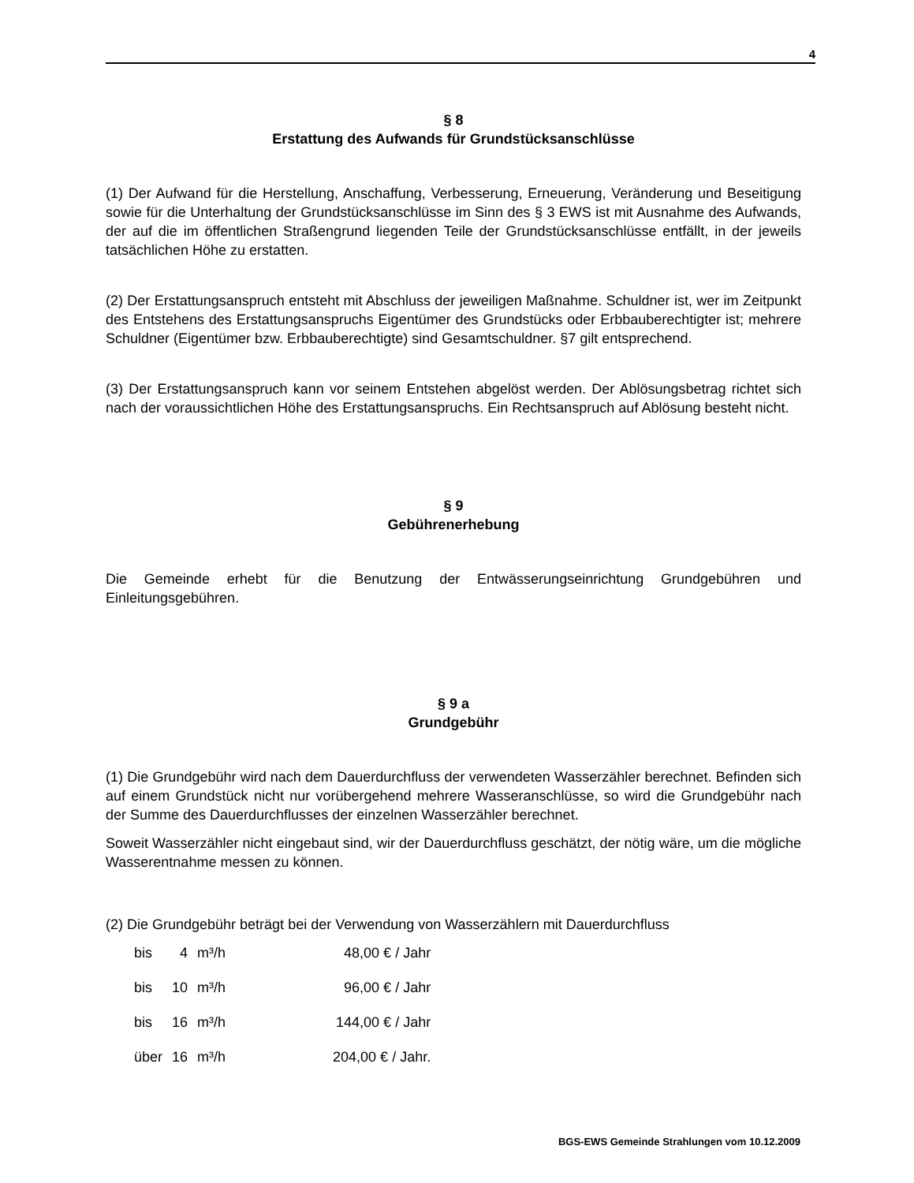4
§ 8
Erstattung des Aufwands für Grundstücksanschlüsse
(1) Der Aufwand für die Herstellung, Anschaffung, Verbesserung, Erneuerung, Veränderung und Beseitigung sowie für die Unterhaltung der Grundstücksanschlüsse im Sinn des § 3 EWS ist mit Ausnahme des Aufwands, der auf die im öffentlichen Straßengrund liegenden Teile der Grundstücksanschlüsse entfällt, in der jeweils tatsächlichen Höhe zu erstatten.
(2) Der Erstattungsanspruch entsteht mit Abschluss der jeweiligen Maßnahme. Schuldner ist, wer im Zeitpunkt des Entstehens des Erstattungsanspruchs Eigentümer des Grundstücks oder Erbbauberechtigter ist; mehrere Schuldner (Eigentümer bzw. Erbbauberechtigte) sind Gesamtschuldner. §7 gilt entsprechend.
(3) Der Erstattungsanspruch kann vor seinem Entstehen abgelöst werden. Der Ablösungsbetrag richtet sich nach der voraussichtlichen Höhe des Erstattungsanspruchs. Ein Rechtsanspruch auf Ablösung besteht nicht.
§ 9
Gebührenerhebung
Die Gemeinde erhebt für die Benutzung der Entwässerungseinrichtung Grundgebühren und Einleitungsgebühren.
§ 9 a
Grundgebühr
(1) Die Grundgebühr wird nach dem Dauerdurchfluss der verwendeten Wasserzähler berechnet. Befinden sich auf einem Grundstück nicht nur vorübergehend mehrere Wasseranschlüsse, so wird die Grundgebühr nach der Summe des Dauerdurchflusses der einzelnen Wasserzähler berechnet.
Soweit Wasserzähler nicht eingebaut sind, wir der Dauerdurchfluss geschätzt, der nötig wäre, um die mögliche Wasserentnahme messen zu können.
(2) Die Grundgebühr beträgt bei der Verwendung von Wasserzählern mit Dauerdurchfluss
| bis | 4 | m³/h | 48,00 € / Jahr |
| bis | 10 | m³/h | 96,00 € / Jahr |
| bis | 16 | m³/h | 144,00 € / Jahr |
| über | 16 | m³/h | 204,00 € / Jahr. |
BGS-EWS Gemeinde Strahlungen vom 10.12.2009